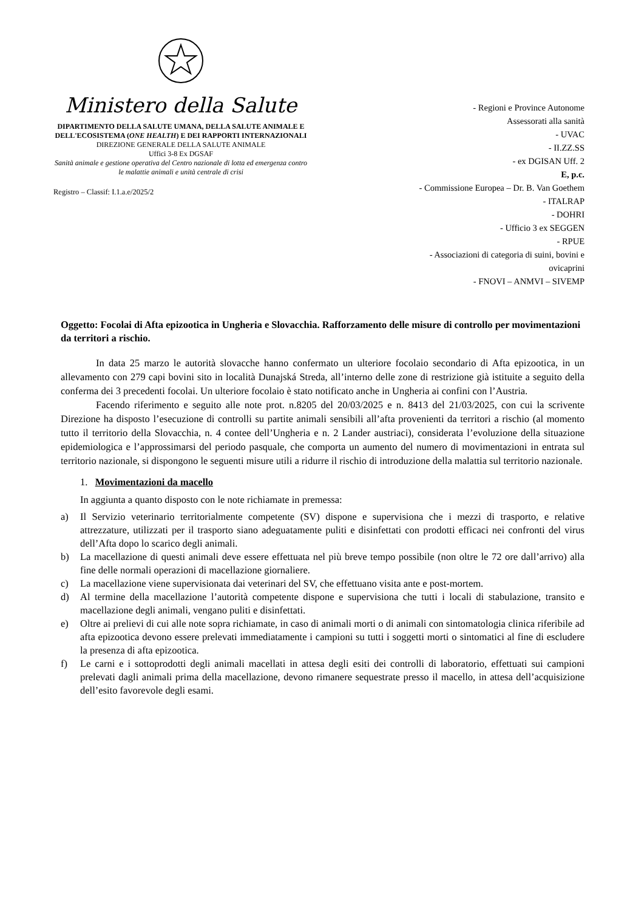Ministero della Salute
DIPARTIMENTO DELLA SALUTE UMANA, DELLA SALUTE ANIMALE E DELL'ECOSISTEMA (ONE HEALTH) E DEI RAPPORTI INTERNAZIONALI
DIREZIONE GENERALE DELLA SALUTE ANIMALE
Uffici 3-8 Ex DGSAF
Sanità animale e gestione operativa del Centro nazionale di lotta ed emergenza contro le malattie animali e unità centrale di crisi
Registro – Classif: I.1.a.e/2025/2
- Regioni e Province Autonome
Assessorati alla sanità
- UVAC
- II.ZZ.SS
- ex DGISAN Uff. 2
E, p.c.
- Commissione Europea – Dr. B. Van Goethem
- ITALRAP
- DOHRI
- Ufficio 3 ex SEGGEN
- RPUE
- Associazioni di categoria di suini, bovini e
ovicaprini
- FNOVI – ANMVI – SIVEMP
Oggetto: Focolai di Afta epizootica in Ungheria e Slovacchia. Rafforzamento delle misure di controllo per movimentazioni da territori a rischio.
In data 25 marzo le autorità slovacche hanno confermato un ulteriore focolaio secondario di Afta epizootica, in un allevamento con 279 capi bovini sito in località Dunajská Streda, all’interno delle zone di restrizione già istituite a seguito della conferma dei 3 precedenti focolai. Un ulteriore focolaio è stato notificato anche in Ungheria ai confini con l’Austria.
Facendo riferimento e seguito alle note prot. n.8205 del 20/03/2025 e n. 8413 del 21/03/2025, con cui la scrivente Direzione ha disposto l’esecuzione di controlli su partite animali sensibili all’afta provenienti da territori a rischio (al momento tutto il territorio della Slovacchia, n. 4 contee dell’Ungheria e n. 2 Lander austriaci), considerata l’evoluzione della situazione epidemiologica e l’approssimarsi del periodo pasquale, che comporta un aumento del numero di movimentazioni in entrata sul territorio nazionale, si dispongono le seguenti misure utili a ridurre il rischio di introduzione della malattia sul territorio nazionale.
1. Movimentazioni da macello
In aggiunta a quanto disposto con le note richiamate in premessa:
a) Il Servizio veterinario territorialmente competente (SV) dispone e supervisiona che i mezzi di trasporto, e relative attrezzature, utilizzati per il trasporto siano adeguatamente puliti e disinfettati con prodotti efficaci nei confronti del virus dell’Afta dopo lo scarico degli animali.
b) La macellazione di questi animali deve essere effettuata nel più breve tempo possibile (non oltre le 72 ore dall’arrivo) alla fine delle normali operazioni di macellazione giornaliere.
c) La macellazione viene supervisionata dai veterinari del SV, che effettuano visita ante e post-mortem.
d) Al termine della macellazione l’autorità competente dispone e supervisiona che tutti i locali di stabulazione, transito e macellazione degli animali, vengano puliti e disinfettati.
e) Oltre ai prelievi di cui alle note sopra richiamate, in caso di animali morti o di animali con sintomatologia clinica riferibile ad afta epizootica devono essere prelevati immediatamente i campioni su tutti i soggetti morti o sintomatici al fine di escludere la presenza di afta epizootica.
f) Le carni e i sottoprodotti degli animali macellati in attesa degli esiti dei controlli di laboratorio, effettuati sui campioni prelevati dagli animali prima della macellazione, devono rimanere sequestrate presso il macello, in attesa dell’acquisizione dell’esito favorevole degli esami.